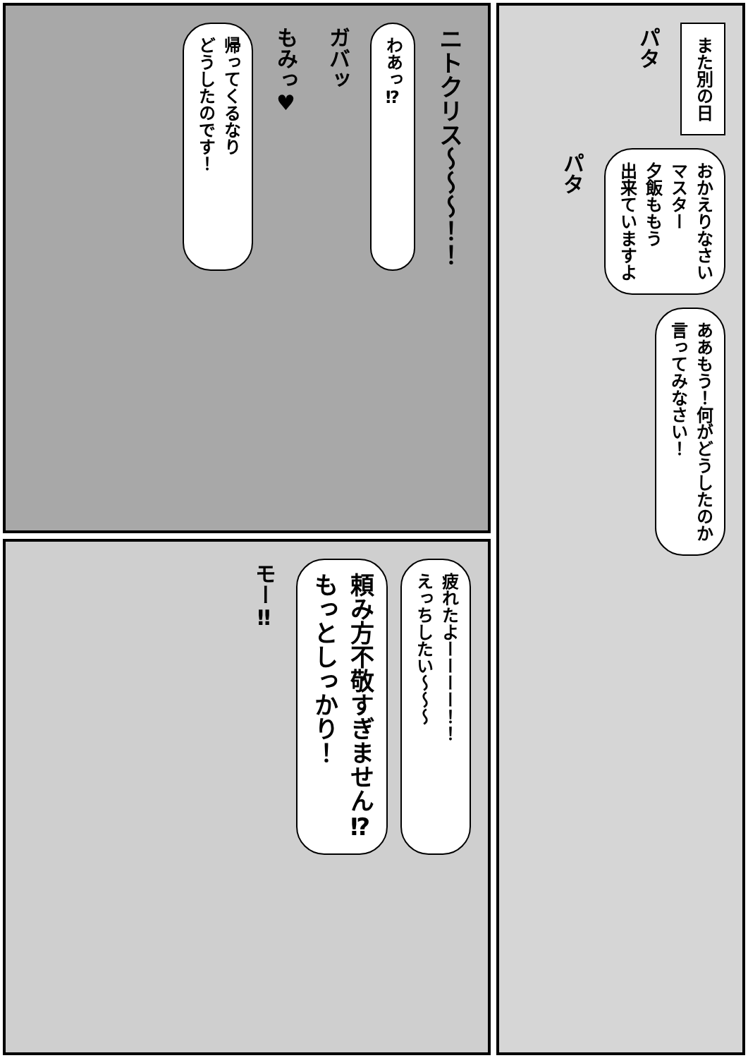また別の日
パタ
おかえりなさい
マスター
夕飯ももう
出来ていますよ
パタ
ああもう！何がどうしたのか
言ってみなさい！
ニトクリス〜〜〜！！
わあっ⁉
ガバッ
もみっ♥
帰ってくるなり
どうしたのです！
疲れたよーーーー！！
えっちしたい〜〜〜
頼み方不敬すぎません⁉
もっとしっかり！
モー‼